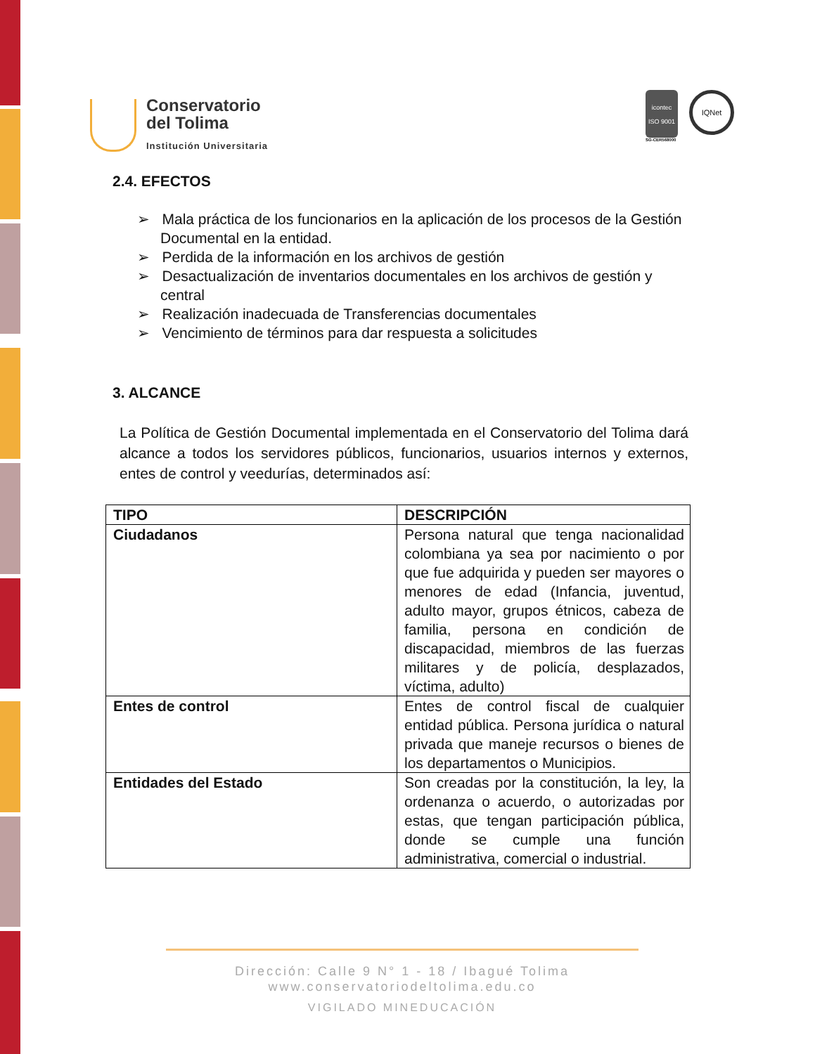Conservatorio
del Tolima
Institución Universitaria
icontec
ISO 9001
SG-CER568000
IQNet
2.4. EFECTOS
➢ Mala práctica de los funcionarios en la aplicación de los procesos de la Gestión Documental en la entidad.
➢ Perdida de la información en los archivos de gestión
➢ Desactualización de inventarios documentales en los archivos de gestión y central
➢ Realización inadecuada de Transferencias documentales
➢ Vencimiento de términos para dar respuesta a solicitudes
3. ALCANCE
La Política de Gestión Documental implementada en el Conservatorio del Tolima dará alcance a todos los servidores públicos, funcionarios, usuarios internos y externos, entes de control y veedurías, determinados así:
| TIPO | DESCRIPCIÓN |
| --- | --- |
| Ciudadanos | Persona natural que tenga nacionalidad colombiana ya sea por nacimiento o por que fue adquirida y pueden ser mayores o menores de edad (Infancia, juventud, adulto mayor, grupos étnicos, cabeza de familia, persona en condición de discapacidad, miembros de las fuerzas militares y de policía, desplazados, víctima, adulto) |
| Entes de control | Entes de control fiscal de cualquier entidad pública. Persona jurídica o natural privada que maneje recursos o bienes de los departamentos o Municipios. |
| Entidades del Estado | Son creadas por la constitución, la ley, la ordenanza o acuerdo, o autorizadas por estas, que tengan participación pública, donde se cumple una función administrativa, comercial o industrial. |
Dirección: Calle 9 N° 1 - 18 / Ibagué Tolima
www.conservatoriodeltolima.edu.co
VIGILADO MINEDUCACIÓN